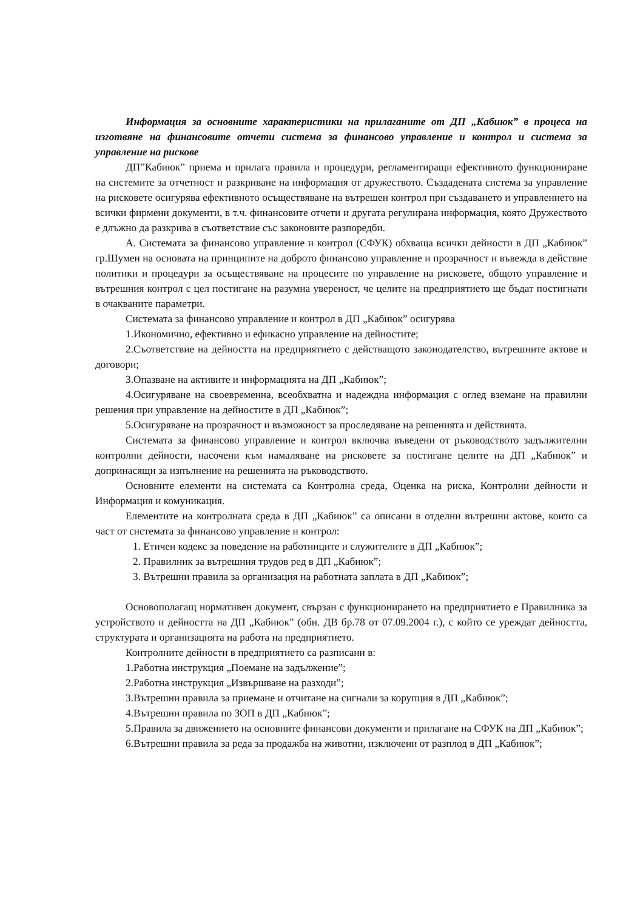Информация за основните характеристики на прилаганите от ДП „Кабиюк” в процеса на изготвяне на финансовите отчети система за финансово управление и контрол и система за управление на рискове
ДП”Кабиюк” приема и прилага правила и процедури, регламентиращи ефективното функциониране на системите за отчетност и разкриване на информация от дружеството. Създадената система за управление на рисковете осигурява ефективното осъществяване на вътрешен контрол при създаването и управлението на всички фирмени документи, в т.ч. финансовите отчети и другата регулирана информация, която Дружеството е длъжно да разкрива в съответствие със законовите разпоредби.
А. Системата за финансово управление и контрол (СФУК) обхваща всички дейности в ДП „Кабиюк” гр.Шумен на основата на принципите на доброто финансово управление и прозрачност и въвежда в действие политики и процедури за осъществяване на процесите по управление на рисковете, общото управление и вътрешния контрол с цел постигане на разумна увереност, че целите на предприятието ще бъдат постигнати в очакваните параметри.
Системата за финансово управление и контрол в ДП „Кабиюк” осигурява
1.Икономично, ефективно и ефикасно управление на дейностите;
2.Съответствие на дейността на предприятието с действащото законодателство, вътрешните актове и договори;
3.Опазване на активите и информацията на ДП „Кабиюк”;
4.Осигуряване на своевременна, всеобхватна и надеждна информация с оглед вземане на правилни решения при управление на дейностите в ДП „Кабиюк”;
5.Осигуряване на прозрачност и възможност за проследяване на решенията и действията.
Системата за финансово управление и контрол включва въведени от ръководството задължителни контролни дейности, насочени към намаляване на рисковете за постигане целите на ДП „Кабиюк” и допринасящи за изпълнение на решенията на ръководството.
Основните елементи на системата са Контролна среда, Оценка на риска, Контролни дейности и Информация и комуникация.
Елементите на контролната среда в ДП „Кабиюк” са описани в отделни вътрешни актове, които са част от системата за финансово управление и контрол:
1. Етичен кодекс за поведение на работниците и служителите в ДП „Кабиюк”;
2. Правилник за вътрешния трудов ред в ДП „Кабиюк”;
3. Вътрешни правила за организация на работната заплата в ДП „Кабиюк”;
Основополагащ нормативен документ, свързан с функционирането на предприятието е Правилника за устройството и дейността на ДП „Кабиюк” (обн. ДВ бр.78 от 07.09.2004 г.), с който се уреждат дейността, структурата и организацията на работа на предприятието.
Контролните дейности в предприятието са разписани в:
1.Работна инструкция „Поемане на задължение”;
2.Работна инструкция „Извършване на разходи”;
3.Вътрешни правила за приемане и отчитане на сигнали за корупция в ДП „Кабиюк”;
4.Вътрешни правила по ЗОП в ДП „Кабиюк”;
5.Правила за движението на основните финансови документи и прилагане на СФУК на ДП „Кабиюк”;
6.Вътрешни правила за реда за продажба на животни, изключени от разплод в ДП „Кабиюк”;